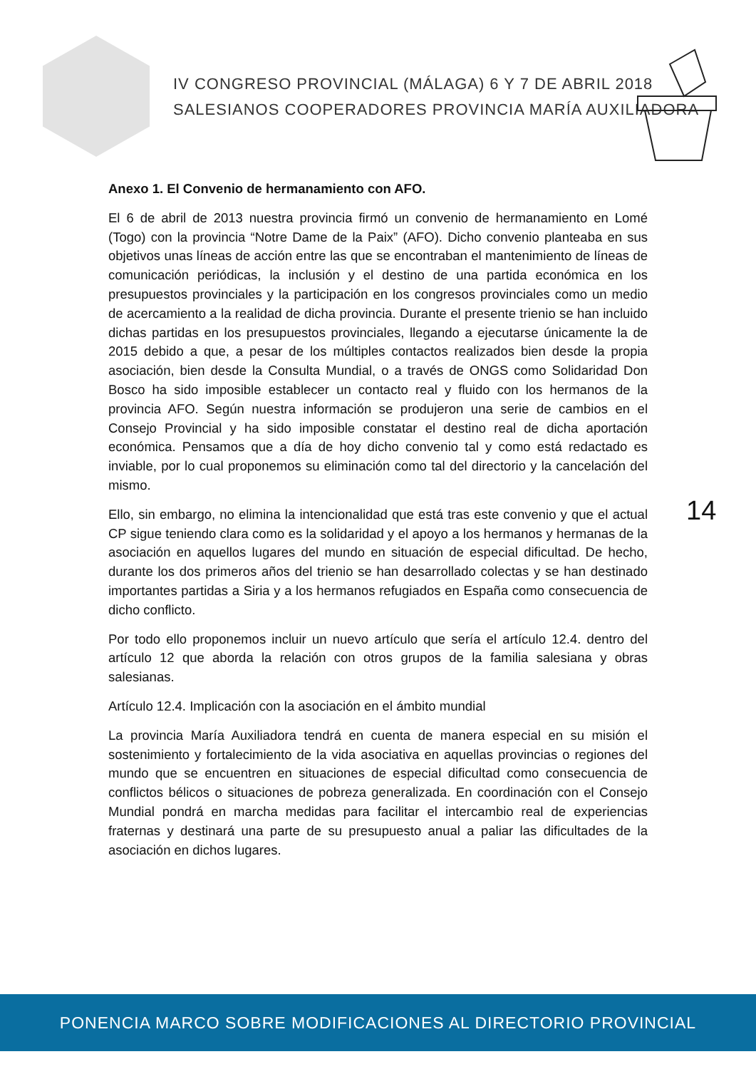IV CONGRESO PROVINCIAL (MÁLAGA) 6 Y 7 DE ABRIL 2018
SALESIANOS COOPERADORES PROVINCIA MARÍA AUXILIADORA
Anexo 1. El Convenio de hermanamiento con AFO.
El 6 de abril de 2013 nuestra provincia firmó un convenio de hermanamiento en Lomé (Togo) con la provincia “Notre Dame de la Paix” (AFO). Dicho convenio planteaba en sus objetivos unas líneas de acción entre las que se encontraban el mantenimiento de líneas de comunicación periódicas, la inclusión y el destino de una partida económica en los presupuestos provinciales y la participación en los congresos provinciales como un medio de acercamiento a la realidad de dicha provincia. Durante el presente trienio se han incluido dichas partidas en los presupuestos provinciales, llegando a ejecutarse únicamente la de 2015 debido a que, a pesar de los múltiples contactos realizados bien desde la propia asociación, bien desde la Consulta Mundial, o a través de ONGS como Solidaridad Don Bosco ha sido imposible establecer un contacto real y fluido con los hermanos de la provincia AFO. Según nuestra información se produjeron una serie de cambios en el Consejo Provincial y ha sido imposible constatar el destino real de dicha aportación económica. Pensamos que a día de hoy dicho convenio tal y como está redactado es inviable, por lo cual proponemos su eliminación como tal del directorio y la cancelación del mismo.
Ello, sin embargo, no elimina la intencionalidad que está tras este convenio y que el actual CP sigue teniendo clara como es la solidaridad y el apoyo a los hermanos y hermanas de la asociación en aquellos lugares del mundo en situación de especial dificultad. De hecho, durante los dos primeros años del trienio se han desarrollado colectas y se han destinado importantes partidas a Siria y a los hermanos refugiados en España como consecuencia de dicho conflicto.
Por todo ello proponemos incluir un nuevo artículo que sería el artículo 12.4. dentro del artículo 12 que aborda la relación con otros grupos de la familia salesiana y obras salesianas.
Artículo 12.4. Implicación con la asociación en el ámbito mundial
La provincia María Auxiliadora tendrá en cuenta de manera especial en su misión el sostenimiento y fortalecimiento de la vida asociativa en aquellas provincias o regiones del mundo que se encuentren en situaciones de especial dificultad como consecuencia de conflictos bélicos o situaciones de pobreza generalizada. En coordinación con el Consejo Mundial pondrá en marcha medidas para facilitar el intercambio real de experiencias fraternas y destinará una parte de su presupuesto anual a paliar las dificultades de la asociación en dichos lugares.
14
PONENCIA MARCO SOBRE MODIFICACIONES AL DIRECTORIO PROVINCIAL